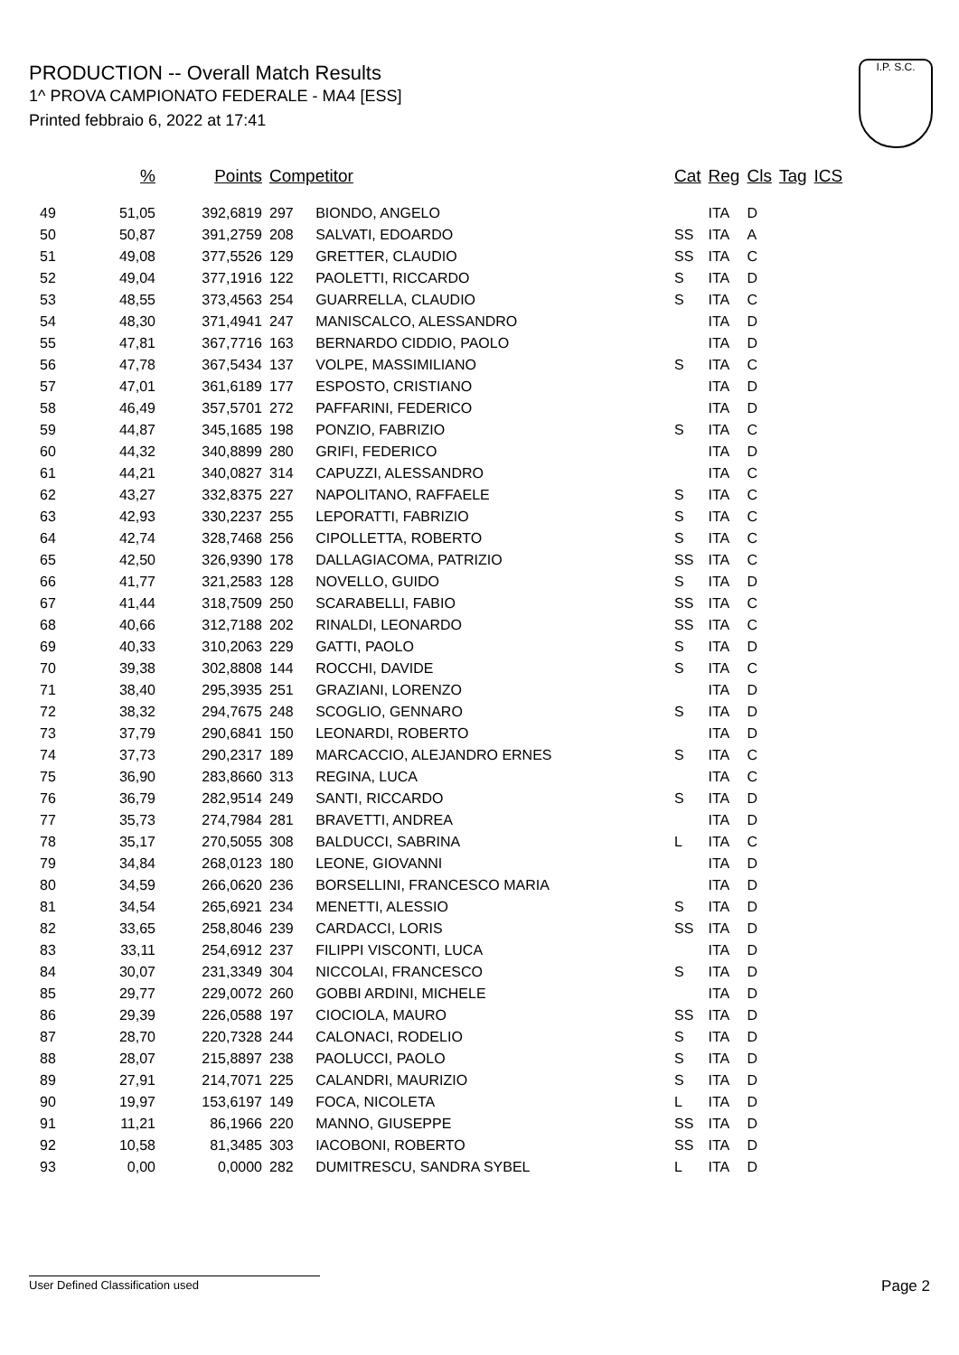PRODUCTION -- Overall Match Results
1^ PROVA CAMPIONATO FEDERALE - MA4 [ESS]
Printed febbraio 6, 2022 at 17:41
I.P. S.C.
| | % | Points | Competitor | | Cat | Reg | Cls | Tag | ICS |
| --- | --- | --- | --- | --- | --- | --- | --- | --- | --- |
| 49 | 51,05 | 392,6819 | 297 | BIONDO, ANGELO | | ITA | D | | |
| 50 | 50,87 | 391,2759 | 208 | SALVATI, EDOARDO | SS | ITA | A | | |
| 51 | 49,08 | 377,5526 | 129 | GRETTER, CLAUDIO | SS | ITA | C | | |
| 52 | 49,04 | 377,1916 | 122 | PAOLETTI, RICCARDO | S | ITA | D | | |
| 53 | 48,55 | 373,4563 | 254 | GUARRELLA, CLAUDIO | S | ITA | C | | |
| 54 | 48,30 | 371,4941 | 247 | MANISCALCO, ALESSANDRO | | ITA | D | | |
| 55 | 47,81 | 367,7716 | 163 | BERNARDO CIDDIO, PAOLO | | ITA | D | | |
| 56 | 47,78 | 367,5434 | 137 | VOLPE, MASSIMILIANO | S | ITA | C | | |
| 57 | 47,01 | 361,6189 | 177 | ESPOSTO, CRISTIANO | | ITA | D | | |
| 58 | 46,49 | 357,5701 | 272 | PAFFARINI, FEDERICO | | ITA | D | | |
| 59 | 44,87 | 345,1685 | 198 | PONZIO, FABRIZIO | S | ITA | C | | |
| 60 | 44,32 | 340,8899 | 280 | GRIFI, FEDERICO | | ITA | D | | |
| 61 | 44,21 | 340,0827 | 314 | CAPUZZI, ALESSANDRO | | ITA | C | | |
| 62 | 43,27 | 332,8375 | 227 | NAPOLITANO, RAFFAELE | S | ITA | C | | |
| 63 | 42,93 | 330,2237 | 255 | LEPORATTI, FABRIZIO | S | ITA | C | | |
| 64 | 42,74 | 328,7468 | 256 | CIPOLLETTA, ROBERTO | S | ITA | C | | |
| 65 | 42,50 | 326,9390 | 178 | DALLAGIACOMA, PATRIZIO | SS | ITA | C | | |
| 66 | 41,77 | 321,2583 | 128 | NOVELLO, GUIDO | S | ITA | D | | |
| 67 | 41,44 | 318,7509 | 250 | SCARABELLI, FABIO | SS | ITA | C | | |
| 68 | 40,66 | 312,7188 | 202 | RINALDI, LEONARDO | SS | ITA | C | | |
| 69 | 40,33 | 310,2063 | 229 | GATTI, PAOLO | S | ITA | D | | |
| 70 | 39,38 | 302,8808 | 144 | ROCCHI, DAVIDE | S | ITA | C | | |
| 71 | 38,40 | 295,3935 | 251 | GRAZIANI, LORENZO | | ITA | D | | |
| 72 | 38,32 | 294,7675 | 248 | SCOGLIO, GENNARO | S | ITA | D | | |
| 73 | 37,79 | 290,6841 | 150 | LEONARDI, ROBERTO | | ITA | D | | |
| 74 | 37,73 | 290,2317 | 189 | MARCACCIO, ALEJANDRO ERNES | S | ITA | C | | |
| 75 | 36,90 | 283,8660 | 313 | REGINA, LUCA | | ITA | C | | |
| 76 | 36,79 | 282,9514 | 249 | SANTI, RICCARDO | S | ITA | D | | |
| 77 | 35,73 | 274,7984 | 281 | BRAVETTI, ANDREA | | ITA | D | | |
| 78 | 35,17 | 270,5055 | 308 | BALDUCCI, SABRINA | L | ITA | C | | |
| 79 | 34,84 | 268,0123 | 180 | LEONE, GIOVANNI | | ITA | D | | |
| 80 | 34,59 | 266,0620 | 236 | BORSELLINI, FRANCESCO MARIA | | ITA | D | | |
| 81 | 34,54 | 265,6921 | 234 | MENETTI, ALESSIO | S | ITA | D | | |
| 82 | 33,65 | 258,8046 | 239 | CARDACCI, LORIS | SS | ITA | D | | |
| 83 | 33,11 | 254,6912 | 237 | FILIPPI VISCONTI, LUCA | | ITA | D | | |
| 84 | 30,07 | 231,3349 | 304 | NICCOLAI, FRANCESCO | S | ITA | D | | |
| 85 | 29,77 | 229,0072 | 260 | GOBBI ARDINI, MICHELE | | ITA | D | | |
| 86 | 29,39 | 226,0588 | 197 | CIOCIOLA, MAURO | SS | ITA | D | | |
| 87 | 28,70 | 220,7328 | 244 | CALONACI, RODELIO | S | ITA | D | | |
| 88 | 28,07 | 215,8897 | 238 | PAOLUCCI, PAOLO | S | ITA | D | | |
| 89 | 27,91 | 214,7071 | 225 | CALANDRI, MAURIZIO | S | ITA | D | | |
| 90 | 19,97 | 153,6197 | 149 | FOCA, NICOLETA | L | ITA | D | | |
| 91 | 11,21 | 86,1966 | 220 | MANNO, GIUSEPPE | SS | ITA | D | | |
| 92 | 10,58 | 81,3485 | 303 | IACOBONI, ROBERTO | SS | ITA | D | | |
| 93 | 0,00 | 0,0000 | 282 | DUMITRESCU, SANDRA SYBEL | L | ITA | D | | |
User Defined Classification used Page 2